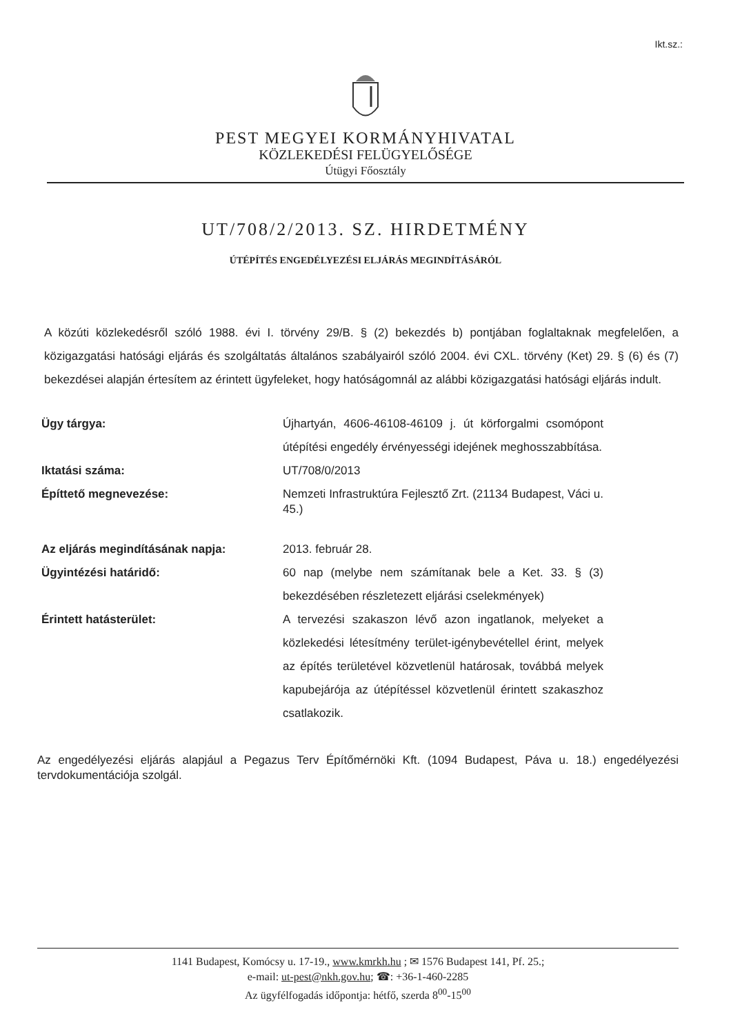Ikt.sz.:
PEST MEGYEI KORMÁNYHIVATAL
KÖZLEKEDÉSI FELÜGYELŐSÉGE
Útügyi Főosztály
UT/708/2/2013. SZ. HIRDETMÉNY
ÚTÉPÍTÉS ENGEDÉLYEZÉSI ELJÁRÁS MEGINDÍTÁSÁRÓL
A közúti közlekedésről szóló 1988. évi I. törvény 29/B. § (2) bekezdés b) pontjában foglaltaknak megfelelően, a közigazgatási hatósági eljárás és szolgáltatás általános szabályairól szóló 2004. évi CXL. törvény (Ket) 29. § (6) és (7) bekezdései alapján értesítem az érintett ügyfeleket, hogy hatóságomnál az alábbi közigazgatási hatósági eljárás indult.
| Ügy tárgya: | Újhartyán, 4606-46108-46109 j. út körforgalmi csomópont útépítési engedély érvényességi idejének meghosszabbítása. |
| Iktatási száma: | UT/708/0/2013 |
| Építtető megnevezése: | Nemzeti Infrastruktúra Fejlesztő Zrt. (21134 Budapest, Váci u. 45.) |
| Az eljárás megindításának napja: | 2013. február 28. |
| Ügyintézési határidő: | 60 nap (melybe nem számítanak bele a Ket. 33. § (3) bekezdésében részletezett eljárási cselekmények) |
| Érintett hatásterület: | A tervezési szakaszon lévő azon ingatlanok, melyeket a közlekedési létesítmény terület-igénybevétellel érint, melyek az építés területével közvetlenül határosak, továbbá melyek kapubejárója az útépítéssel közvetlenül érintett szakaszhoz csatlakozik. |
Az engedélyezési eljárás alapjául a Pegazus Terv Építőmérnöki Kft. (1094 Budapest, Páva u. 18.) engedélyezési tervdokumentációja szolgál.
1141 Budapest, Komócsy u. 17-19., www.kmrkh.hu ; ✉ 1576 Budapest 141, Pf. 25.;
e-mail: ut-pest@nkh.gov.hu; ☎: +36-1-460-2285
Az ügyfélfogadás időpontja: hétfő, szerda 8<sup>00</sup>-15<sup>00</sup>